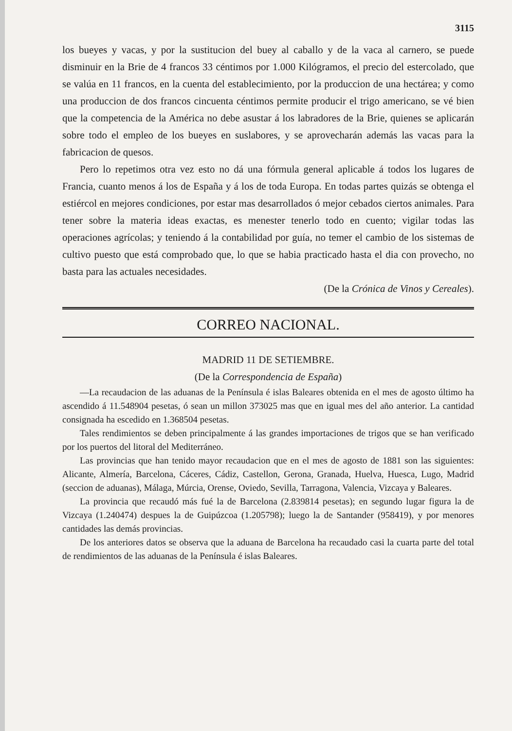3115
los bueyes y vacas, y por la sustitucion del buey al caballo y de la vaca al carnero, se puede disminuir en la Brie de 4 francos 33 céntimos por 1.000 Kilógramos, el precio del estercolado, que se valúa en 11 francos, en la cuenta del establecimiento, por la produccion de una hectárea; y como una produccion de dos francos cincuenta céntimos permite producir el trigo americano, se vé bien que la competencia de la América no debe asustar á los labradores de la Brie, quienes se aplicarán sobre todo el empleo de los bueyes en suslabores, y se aprovecharán además las vacas para la fabricacion de quesos.
Pero lo repetimos otra vez esto no dá una fórmula general aplicable á todos los lugares de Francia, cuanto menos á los de España y á los de toda Europa. En todas partes quizás se obtenga el estiércol en mejores condiciones, por estar mas desarrollados ó mejor cebados ciertos animales. Para tener sobre la materia ideas exactas, es menester tenerlo todo en cuento; vigilar todas las operaciones agrícolas; y teniendo á la contabilidad por guía, no temer el cambio de los sistemas de cultivo puesto que está comprobado que, lo que se habia practicado hasta el dia con provecho, no basta para las actuales necesidades.
(De la Crónica de Vinos y Cereales).
CORREO NACIONAL.
MADRID 11 DE SETIEMBRE.
(De la Correspondencia de España)
—La recaudacion de las aduanas de la Península é islas Baleares obtenida en el mes de agosto último ha ascendido á 11.548904 pesetas, ó sean un millon 373025 mas que en igual mes del año anterior. La cantidad consignada ha escedido en 1.368504 pesetas.
Tales rendimientos se deben principalmente á las grandes importaciones de trigos que se han verificado por los puertos del litoral del Mediterráneo.
Las provincias que han tenido mayor recaudacion que en el mes de agosto de 1881 son las siguientes: Alicante, Almería, Barcelona, Cáceres, Cádiz, Castellon, Gerona, Granada, Huelva, Huesca, Lugo, Madrid (seccion de aduanas), Málaga, Múrcia, Orense, Oviedo, Sevilla, Tarragona, Valencia, Vizcaya y Baleares.
La provincia que recaudó más fué la de Barcelona (2.839814 pesetas); en segundo lugar figura la de Vizcaya (1.240474) despues la de Guipúzcoa (1.205798); luego la de Santander (958419), y por menores cantidades las demás provincias.
De los anteriores datos se observa que la aduana de Barcelona ha recaudado casi la cuarta parte del total de rendimientos de las aduanas de la Península é islas Baleares.